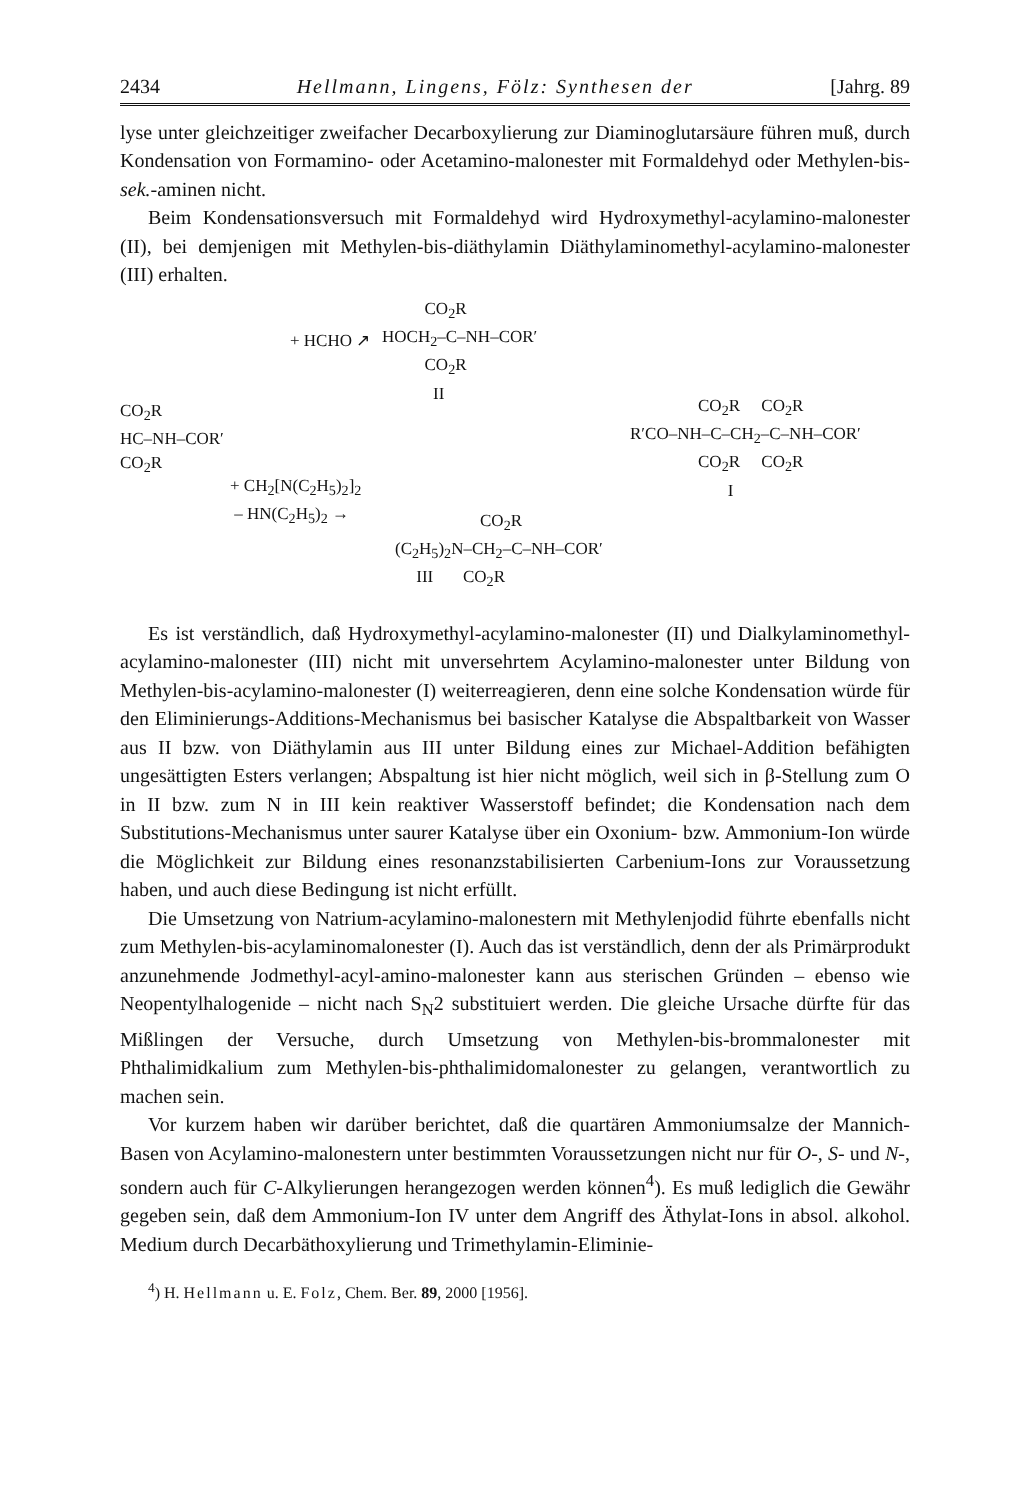2434 Hellmann, Lingens, Fölz: Synthesen der [Jahrg. 89
lyse unter gleichzeitiger zweifacher Decarboxylierung zur Diaminoglutarsäure führen muß, durch Kondensation von Formamino- oder Acetamino-malonester mit Formaldehyd oder Methylen-bis-sek.-aminen nicht.
Beim Kondensationsversuch mit Formaldehyd wird Hydroxymethyl-acylamino-malonester (II), bei demjenigen mit Methylen-bis-diäthylamin Diäthylaminomethyl-acylamino-malonester (III) erhalten.
CO<sub>2</sub>R HOCH<sub>2</sub>–C–NH–COR′ CO<sub>2</sub>R II
+ HCHO ↗
CO<sub>2</sub>R HC–NH–COR′ CO<sub>2</sub>R
+ CH<sub>2</sub>[N(C<sub>2</sub>H<sub>5</sub>)<sub>2</sub>]<sub>2</sub> – HN(C<sub>2</sub>H<sub>5</sub>)<sub>2</sub> →
CO<sub>2</sub>R (C<sub>2</sub>H<sub>5</sub>)<sub>2</sub>N–CH<sub>2</sub>–C–NH–COR′ III CO<sub>2</sub>R
CO<sub>2</sub>R CO<sub>2</sub>R R′CO–NH–C–CH<sub>2</sub>–C–NH–COR′ CO<sub>2</sub>R CO<sub>2</sub>R I
Es ist verständlich, daß Hydroxymethyl-acylamino-malonester (II) und Dialkylaminomethyl-acylamino-malonester (III) nicht mit unversehrtem Acylamino-malonester unter Bildung von Methylen-bis-acylamino-malonester (I) weiterreagieren, denn eine solche Kondensation würde für den Eliminierungs-Additions-Mechanismus bei basischer Katalyse die Abspaltbarkeit von Wasser aus II bzw. von Diäthylamin aus III unter Bildung eines zur Michael-Addition befähigten ungesättigten Esters verlangen; Abspaltung ist hier nicht möglich, weil sich in β-Stellung zum O in II bzw. zum N in III kein reaktiver Wasserstoff befindet; die Kondensation nach dem Substitutions-Mechanismus unter saurer Katalyse über ein Oxonium- bzw. Ammonium-Ion würde die Möglichkeit zur Bildung eines resonanzstabilisierten Carbenium-Ions zur Voraussetzung haben, und auch diese Bedingung ist nicht erfüllt.
Die Umsetzung von Natrium-acylamino-malonestern mit Methylenjodid führte ebenfalls nicht zum Methylen-bis-acylaminomalonester (I). Auch das ist verständlich, denn der als Primärprodukt anzunehmende Jodmethyl-acyl-amino-malonester kann aus sterischen Gründen – ebenso wie Neopentylhalogenide – nicht nach S<sub>N</sub>2 substituiert werden. Die gleiche Ursache dürfte für das Mißlingen der Versuche, durch Umsetzung von Methylen-bis-brommalonester mit Phthalimidkalium zum Methylen-bis-phthalimidomalonester zu gelangen, verantwortlich zu machen sein.
Vor kurzem haben wir darüber berichtet, daß die quartären Ammoniumsalze der Mannich-Basen von Acylamino-malonestern unter bestimmten Voraussetzungen nicht nur für O-, S- und N-, sondern auch für C-Alkylierungen herangezogen werden können<sup>4</sup>). Es muß lediglich die Gewähr gegeben sein, daß dem Ammonium-Ion IV unter dem Angriff des Äthylat-Ions in absol. alkohol. Medium durch Decarbäthoxylierung und Trimethylamin-Eliminie-
<sup>4</sup>) H. Hellmann u. E. Folz, Chem. Ber. 89, 2000 [1956].